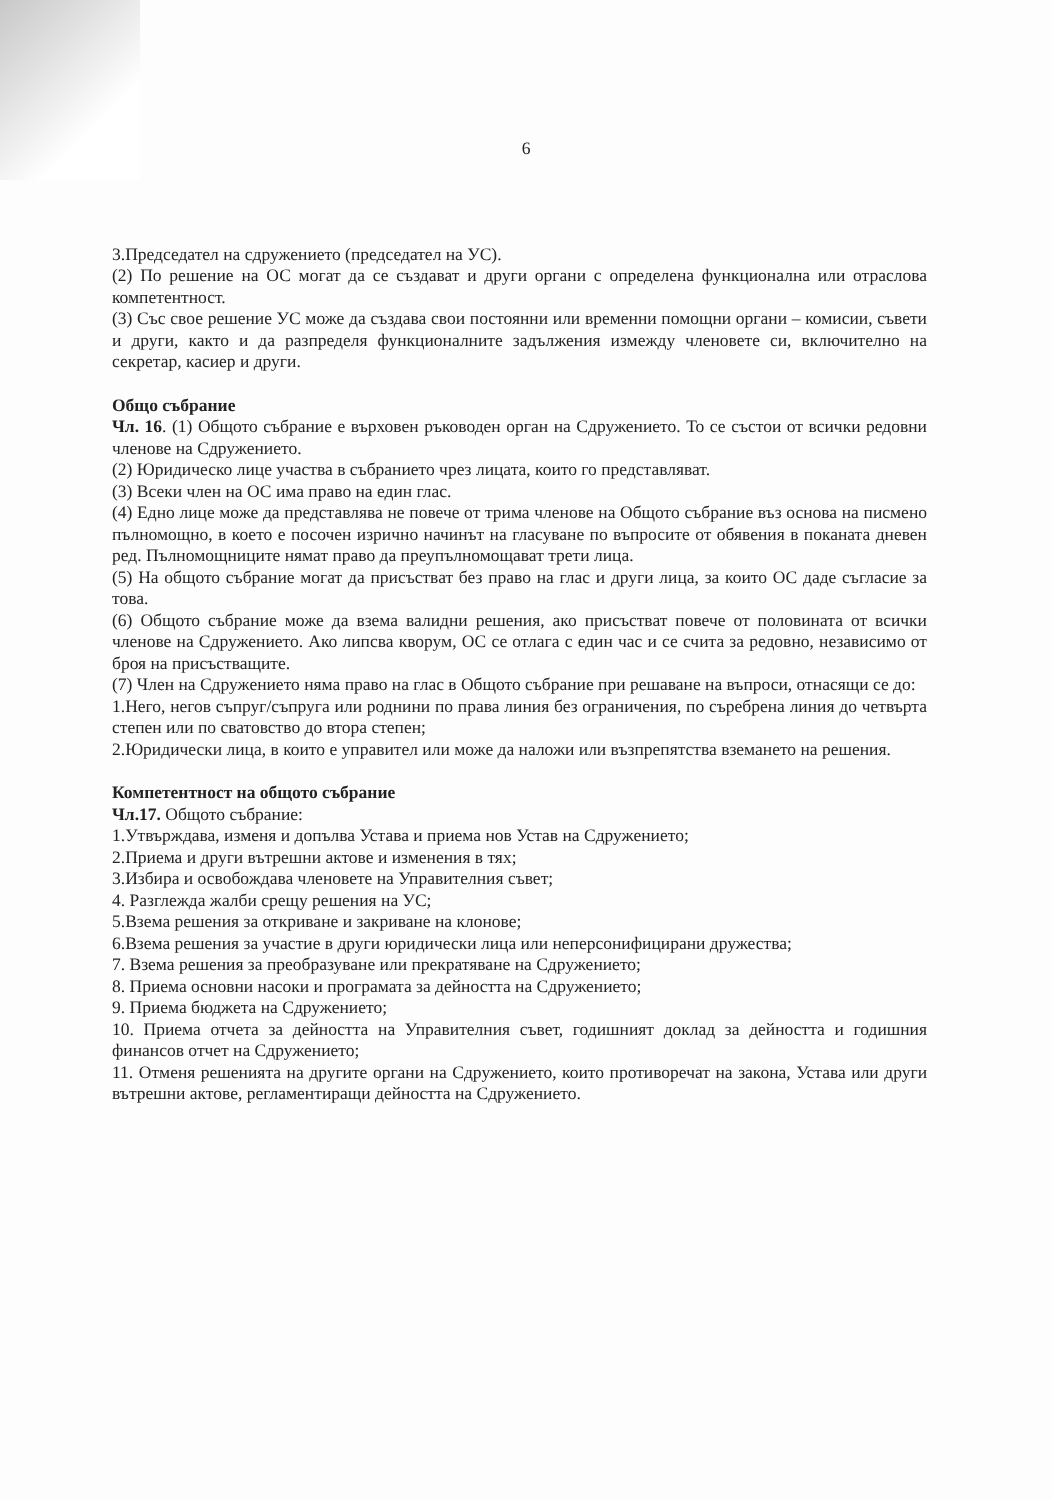6
3.Председател на сдружението (председател на УС).
(2) По решение на ОС могат да се създават и други органи с определена функционална или отраслова компетентност.
(3) Със свое решение УС може да създава свои постоянни или временни помощни органи – комисии, съвети и други, както и да разпределя функционалните задължения измежду членовете си, включително на секретар, касиер и други.
Общо събрание
Чл. 16. (1) Общото събрание е върховен ръководен орган на Сдружението. То се състои от всички редовни членове на Сдружението.
(2) Юридическо лице участва в събранието чрез лицата, които го представляват.
(3) Всеки член на ОС има право на един глас.
(4) Едно лице може да представлява не повече от трима членове на Общото събрание въз основа на писмено пълномощно, в което е посочен изрично начинът на гласуване по въпросите от обявения в поканата дневен ред. Пълномощниците нямат право да преупълномощават трети лица.
(5) На общото събрание могат да присъстват без право на глас и други лица, за които ОС даде съгласие за това.
(6) Общото събрание може да взема валидни решения, ако присъстват повече от половината от всички членове на Сдружението. Ако липсва кворум, ОС се отлага с един час и се счита за редовно, независимо от броя на присъстващите.
(7) Член на Сдружението няма право на глас в Общото събрание при решаване на въпроси, отнасящи се до:
1.Него, негов съпруг/съпруга или роднини по права линия без ограничения, по съребрена линия до четвърта степен или по сватовство до втора степен;
2.Юридически лица, в които е управител или може да наложи или възпрепятства вземането на решения.
Компетентност на общото събрание
Чл.17. Общото събрание:
1.Утвърждава, изменя и допълва Устава и приема нов Устав на Сдружението;
2.Приема и други вътрешни актове и изменения в тях;
3.Избира и освобождава членовете на Управителния съвет;
4. Разглежда жалби срещу решения на УС;
5.Взема решения за откриване и закриване на клонове;
6.Взема решения за участие в други юридически лица или неперсонифицирани дружества;
7. Взема решения за преобразуване или прекратяване на Сдружението;
8. Приема основни насоки и програмата за дейността на Сдружението;
9. Приема бюджета на Сдружението;
10. Приема отчета за дейността на Управителния съвет, годишният доклад за дейността и годишния финансов отчет на Сдружението;
11. Отменя решенията на другите органи на Сдружението, които противоречат на закона, Устава или други вътрешни актове, регламентиращи дейността на Сдружението.